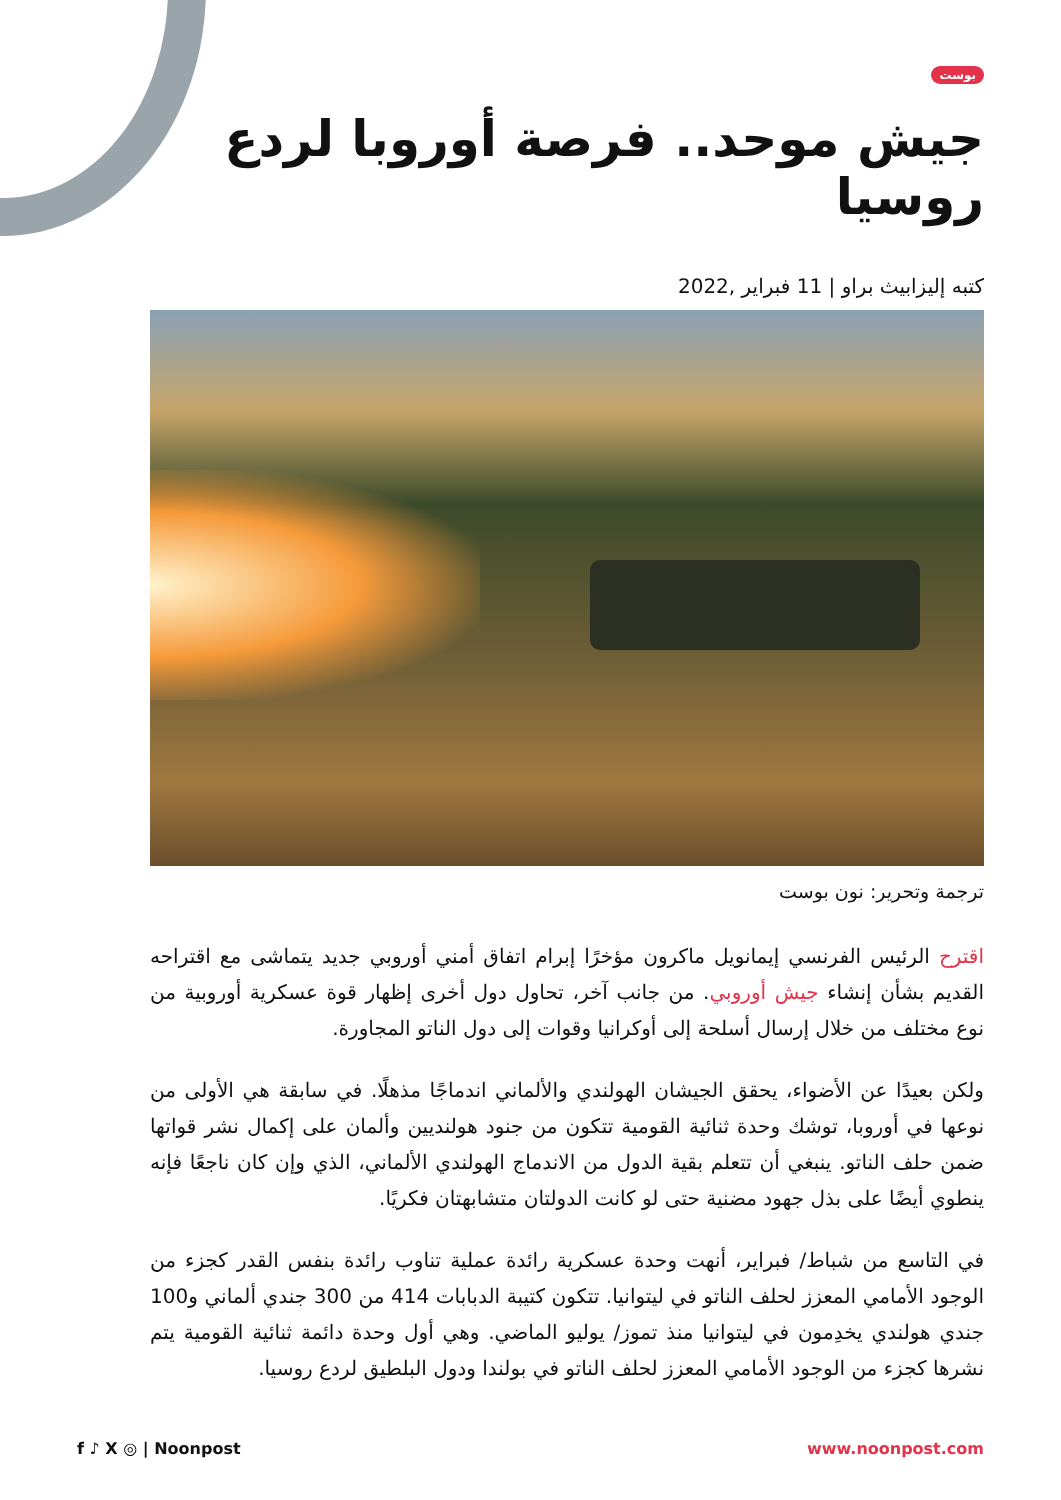بوست
جيش موحد.. فرصة أوروبا لردع روسيا
كتبه إليزابيث براو | 11 فبراير ,2022
ترجمة وتحرير: نون بوست
اقترح الرئيس الفرنسي إيمانويل ماكرون مؤخرًا إبرام اتفاق أمني أوروبي جديد يتماشى مع اقتراحه القديم بشأن إنشاء جيش أوروبي. من جانب آخر، تحاول دول أخرى إظهار قوة عسكرية أوروبية من نوع مختلف من خلال إرسال أسلحة إلى أوكرانيا وقوات إلى دول الناتو المجاورة.
ولكن بعيدًا عن الأضواء، يحقق الجيشان الهولندي والألماني اندماجًا مذهلًا. في سابقة هي الأولى من نوعها في أوروبا، توشك وحدة ثنائية القومية تتكون من جنود هولنديين وألمان على إكمال نشر قواتها ضمن حلف الناتو. ينبغي أن تتعلم بقية الدول من الاندماج الهولندي الألماني، الذي وإن كان ناجعًا فإنه ينطوي أيضًا على بذل جهود مضنية حتى لو كانت الدولتان متشابهتان فكريًا.
في التاسع من شباط/ فبراير، أنهت وحدة عسكرية رائدة عملية تناوب رائدة بنفس القدر كجزء من الوجود الأمامي المعزز لحلف الناتو في ليتوانيا. تتكون كتيبة الدبابات 414 من 300 جندي ألماني و100 جندي هولندي يخدِمون في ليتوانيا منذ تموز/ يوليو الماضي. وهي أول وحدة دائمة ثنائية القومية يتم نشرها كجزء من الوجود الأمامي المعزز لحلف الناتو في بولندا ودول البلطيق لردع روسيا.
f ♪ X ◎ | Noonpost www.noonpost.com